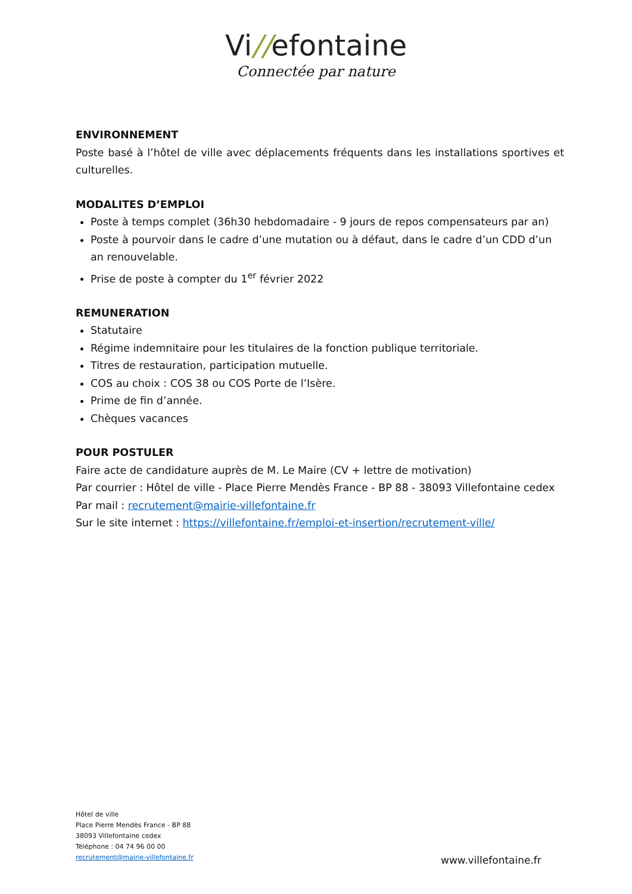Vi//efontaine
Connectée par nature
ENVIRONNEMENT
Poste basé à l’hôtel de ville avec déplacements fréquents dans les installations sportives et culturelles.
MODALITES D’EMPLOI
Poste à temps complet (36h30 hebdomadaire - 9 jours de repos compensateurs par an)
Poste à pourvoir dans le cadre d’une mutation ou à défaut, dans le cadre d’un CDD d’un an renouvelable.
Prise de poste à compter du 1<sup>er</sup> février 2022
REMUNERATION
Statutaire
Régime indemnitaire pour les titulaires de la fonction publique territoriale.
Titres de restauration, participation mutuelle.
COS au choix : COS 38 ou COS Porte de l’Isère.
Prime de fin d’année.
Chèques vacances
POUR POSTULER
Faire acte de candidature auprès de M. Le Maire (CV + lettre de motivation)
Par courrier : Hôtel de ville - Place Pierre Mendès France - BP 88 - 38093 Villefontaine cedex
Par mail : recrutement@mairie-villefontaine.fr
Sur le site internet : https://villefontaine.fr/emploi-et-insertion/recrutement-ville/
Hôtel de ville
Place Pierre Mendès France - BP 88
38093 Villefontaine cedex
Téléphone : 04 74 96 00 00
recrutement@mairie-villefontaine.fr
www.villefontaine.fr